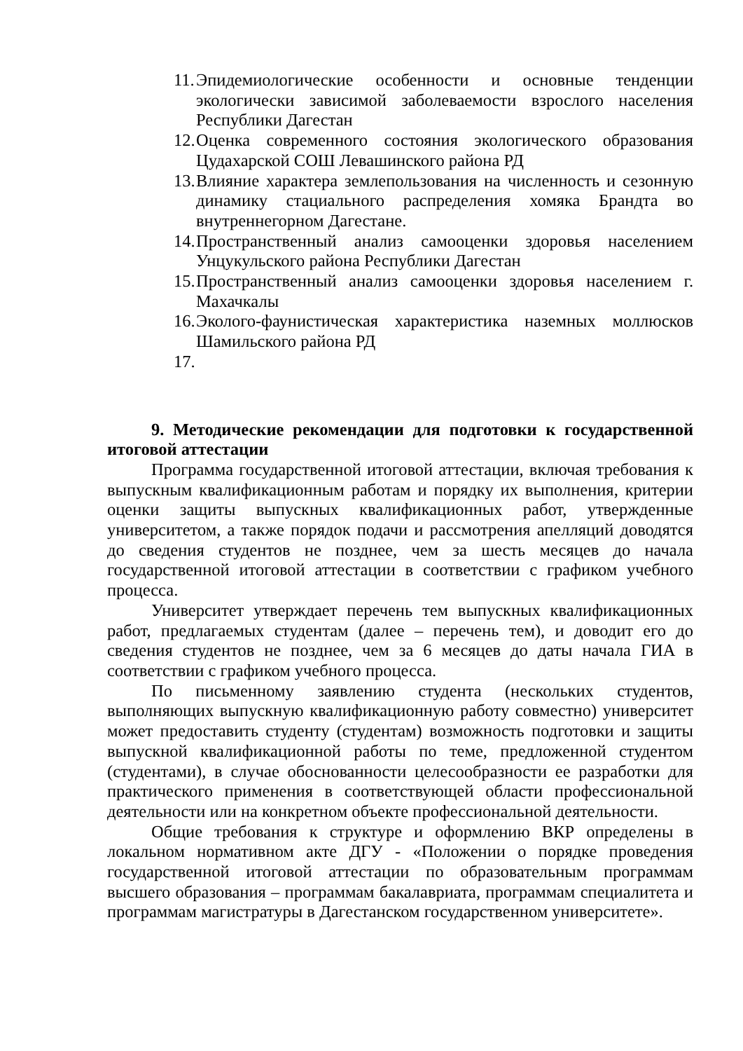11. Эпидемиологические особенности и основные тенденции экологически зависимой заболеваемости взрослого населения Республики Дагестан
12. Оценка современного состояния экологического образования Цудахарской СОШ Левашинского района РД
13. Влияние характера землепользования на численность и сезонную динамику стациального распределения хомяка Брандта во внутреннегорном Дагестане.
14. Пространственный анализ самооценки здоровья населением Унцукульского района Республики Дагестан
15. Пространственный анализ самооценки здоровья населением г. Махачкалы
16. Эколого-фаунистическая характеристика наземных моллюсков Шамильского района РД
17.
9. Методические рекомендации для подготовки к государственной итоговой аттестации
Программа государственной итоговой аттестации, включая требования к выпускным квалификационным работам и порядку их выполнения, критерии оценки защиты выпускных квалификационных работ, утвержденные университетом, а также порядок подачи и рассмотрения апелляций доводятся до сведения студентов не позднее, чем за шесть месяцев до начала государственной итоговой аттестации в соответствии с графиком учебного процесса.
Университет утверждает перечень тем выпускных квалификационных работ, предлагаемых студентам (далее – перечень тем), и доводит его до сведения студентов не позднее, чем за 6 месяцев до даты начала ГИА в соответствии с графиком учебного процесса.
По письменному заявлению студента (нескольких студентов, выполняющих выпускную квалификационную работу совместно) университет может предоставить студенту (студентам) возможность подготовки и защиты выпускной квалификационной работы по теме, предложенной студентом (студентами), в случае обоснованности целесообразности ее разработки для практического применения в соответствующей области профессиональной деятельности или на конкретном объекте профессиональной деятельности.
Общие требования к структуре и оформлению ВКР определены в локальном нормативном акте ДГУ - «Положении о порядке проведения государственной итоговой аттестации по образовательным программам высшего образования – программам бакалавриата, программам специалитета и программам магистратуры в Дагестанском государственном университете».